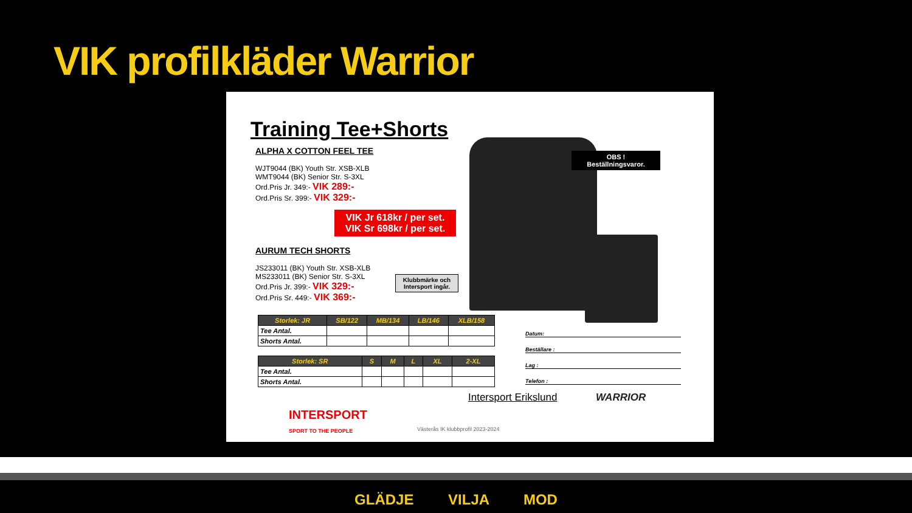VIK profilkläder Warrior
Training Tee+Shorts
ALPHA X COTTON FEEL TEE
WJT9044 (BK) Youth Str. XSB-XLB
WMT9044 (BK) Senior Str. S-3XL
Ord.Pris Jr. 349:- VIK 289:-
Ord.Pris Sr. 399:- VIK 329:-
AURUM TECH SHORTS
JS233011 (BK) Youth Str. XSB-XLB
MS233011 (BK) Senior Str. S-3XL
Ord.Pris Jr. 399:- VIK 329:-
Ord.Pris Sr. 449:- VIK 369:-
VIK Jr 618kr / per set.
VIK Sr 698kr / per set.
OBS !
Beställningsvaror.
Klubbmärke och Intersport ingår.
| Storlek: JR | SB/122 | MB/134 | LB/146 | XLB/158 |
| --- | --- | --- | --- | --- |
| Tee Antal. | | | | |
| Shorts Antal. | | | | |
| Storlek: SR | S | M | L | XL | 2-XL |
| --- | --- | --- | --- | --- | --- |
| Tee Antal. | | | | | |
| Shorts Antal. | | | | | |
Datum:
Beställare :
Lag :
Telefon :
Intersport Erikslund WARRIOR
INTERSPORT
SPORT TO THE PEOPLE
Västerås IK klubbprofil 2023-2024
GLÄDJE VILJA MOD